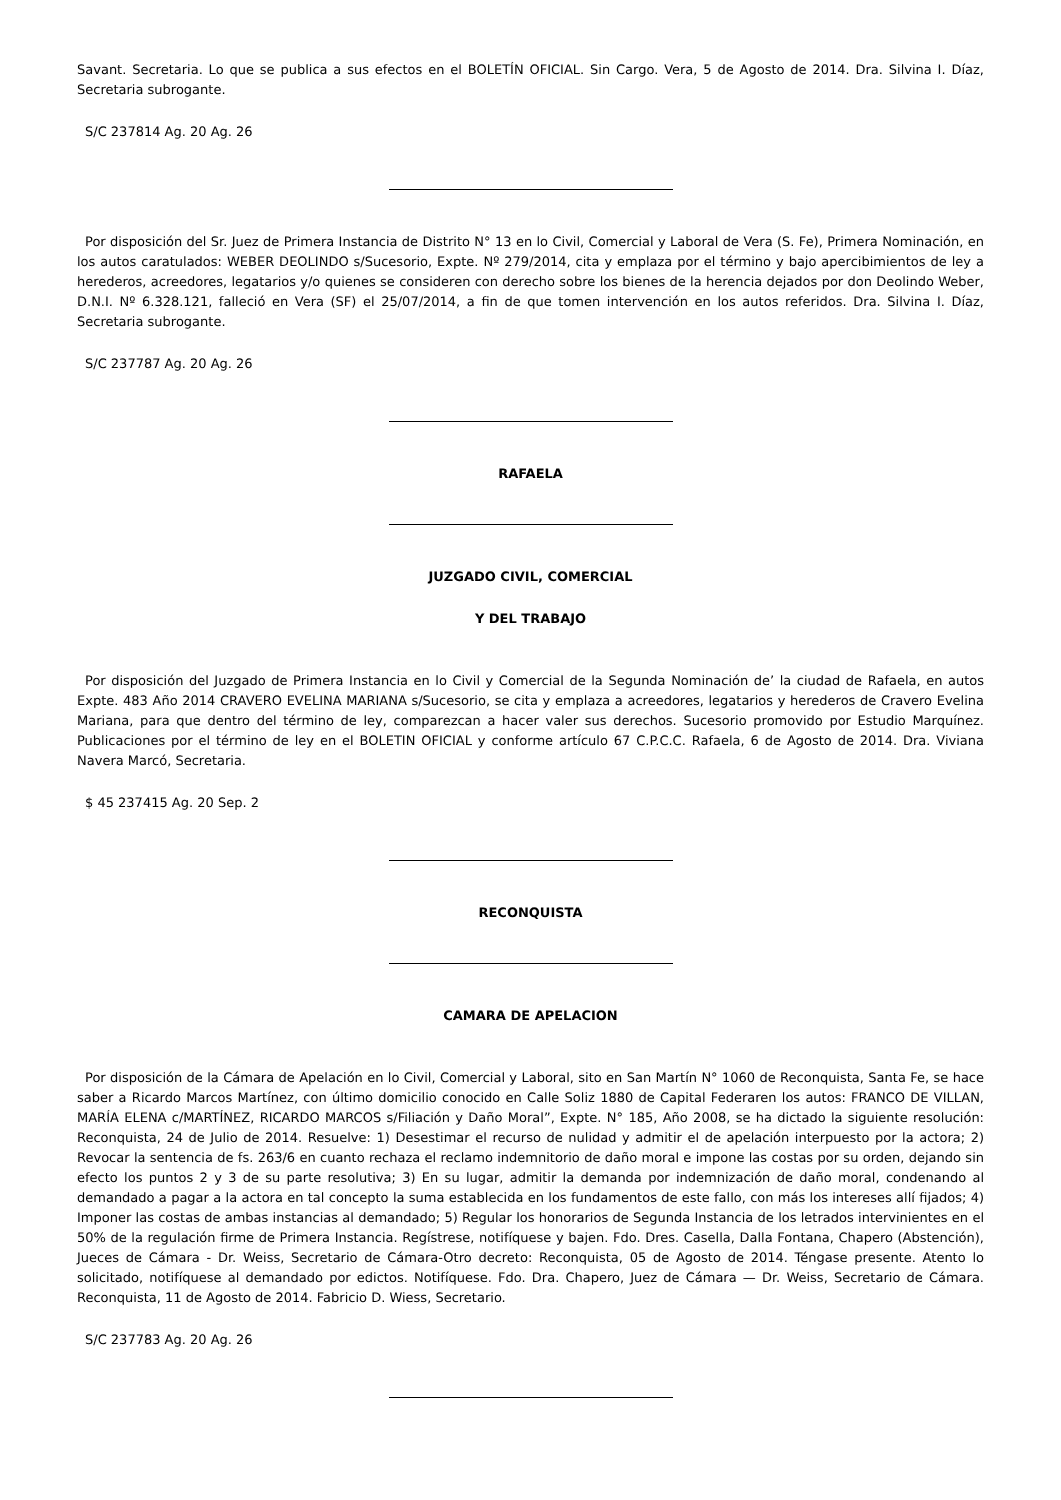Savant. Secretaria. Lo que se publica a sus efectos en el BOLETÍN OFICIAL. Sin Cargo. Vera, 5 de Agosto de 2014. Dra. Silvina I. Díaz, Secretaria subrogante.
S/C 237814 Ag. 20 Ag. 26
Por disposición del Sr. Juez de Primera Instancia de Distrito N° 13 en lo Civil, Comercial y Laboral de Vera (S. Fe), Primera Nominación, en los autos caratulados: WEBER DEOLINDO s/Sucesorio, Expte. Nº 279/2014, cita y emplaza por el término y bajo apercibimientos de ley a herederos, acreedores, legatarios y/o quienes se consideren con derecho sobre los bienes de la herencia dejados por don Deolindo Weber, D.N.I. Nº 6.328.121, falleció en Vera (SF) el 25/07/2014, a fin de que tomen intervención en los autos referidos. Dra. Silvina I. Díaz, Secretaria subrogante.
S/C 237787 Ag. 20 Ag. 26
RAFAELA
JUZGADO CIVIL, COMERCIAL
Y DEL TRABAJO
Por disposición del Juzgado de Primera Instancia en lo Civil y Comercial de la Segunda Nominación de’ la ciudad de Rafaela, en autos Expte. 483 Año 2014 CRAVERO EVELINA MARIANA s/Sucesorio, se cita y emplaza a acreedores, legatarios y herederos de Cravero Evelina Mariana, para que dentro del término de ley, comparezcan a hacer valer sus derechos. Sucesorio promovido por Estudio Marquínez. Publicaciones por el término de ley en el BOLETIN OFICIAL y conforme artículo 67 C.P.C.C. Rafaela, 6 de Agosto de 2014. Dra. Viviana Navera Marcó, Secretaria.
$ 45 237415 Ag. 20 Sep. 2
RECONQUISTA
CAMARA DE APELACION
Por disposición de la Cámara de Apelación en lo Civil, Comercial y Laboral, sito en San Martín N° 1060 de Reconquista, Santa Fe, se hace saber a Ricardo Marcos Martínez, con último domicilio conocido en Calle Soliz 1880 de Capital Federaren los autos: FRANCO DE VILLAN, MARÍA ELENA c/MARTÍNEZ, RICARDO MARCOS s/Filiación y Daño Moral”, Expte. N° 185, Año 2008, se ha dictado la siguiente resolución: Reconquista, 24 de Julio de 2014. Resuelve: 1) Desestimar el recurso de nulidad y admitir el de apelación interpuesto por la actora; 2) Revocar la sentencia de fs. 263/6 en cuanto rechaza el reclamo indemnitorio de daño moral e impone las costas por su orden, dejando sin efecto los puntos 2 y 3 de su parte resolutiva; 3) En su lugar, admitir la demanda por indemnización de daño moral, condenando al demandado a pagar a la actora en tal concepto la suma establecida en los fundamentos de este fallo, con más los intereses allí fijados; 4) Imponer las costas de ambas instancias al demandado; 5) Regular los honorarios de Segunda Instancia de los letrados intervinientes en el 50% de la regulación firme de Primera Instancia. Regístrese, notifíquese y bajen. Fdo. Dres. Casella, Dalla Fontana, Chapero (Abstención), Jueces de Cámara - Dr. Weiss, Secretario de Cámara-Otro decreto: Reconquista, 05 de Agosto de 2014. Téngase presente. Atento lo solicitado, notifíquese al demandado por edictos. Notifíquese. Fdo. Dra. Chapero, Juez de Cámara — Dr. Weiss, Secretario de Cámara. Reconquista, 11 de Agosto de 2014. Fabricio D. Wiess, Secretario.
S/C 237783 Ag. 20 Ag. 26